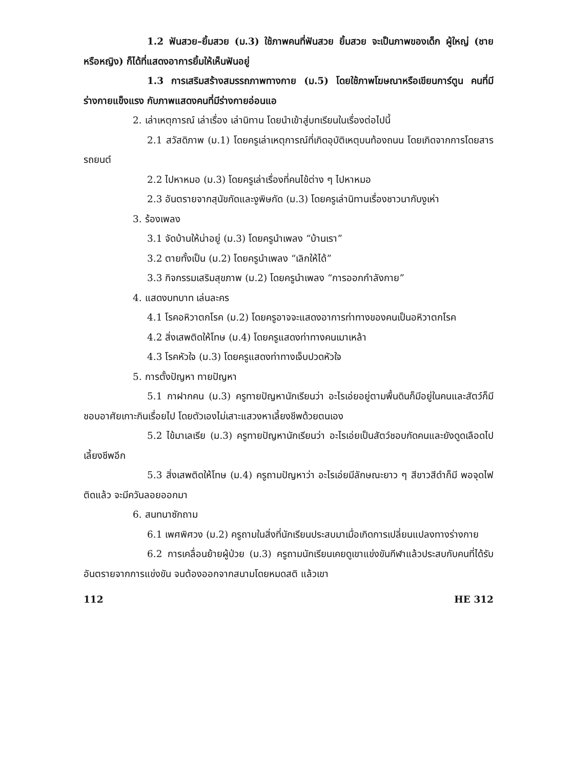1.2 ฟันสวย–ยิ้มสวย (ม.3) ใช้ภาพคนที่ฟันสวย ยิ้มสวย จะเป็นภาพของเด็ก ผู้ใหญ่ (ชายหรือหญิง) ก็ได้ที่แสดงอาการยิ้มให้เห็นฟันอยู่
1.3 การเสริมสร้างสมรรถภาพทางกาย (ม.5) โดยใช้ภาพโฆษณาหรือเขียนการ์ตูน คนที่มีร่างกายแข็งแรง กับภาพแสดงคนที่มีร่างกายอ่อนแอ
2. เล่าเหตุการณ์ เล่าเรื่อง เล่านิทาน โดยนำเข้าสู่บทเรียนในเรื่องต่อไปนี้
2.1 สวัสดิภาพ (ม.1) โดยครูเล่าเหตุการณ์ที่เกิดอุบัติเหตุบนท้องถนน โดยเกิดจากการโดยสารรถยนต์
2.2 ไปหาหมอ (ม.3) โดยครูเล่าเรื่องที่คนไข้ต่าง ๆ ไปหาหมอ
2.3 อันตรายจากสุนัขกัดและงูพิษกัด (ม.3) โดยครูเล่านิทานเรื่องชาวนากับงูเห่า
3. ร้องเพลง
3.1 จัดบ้านให้น่าอยู่ (ม.3) โดยครูนำเพลง “บ้านเรา”
3.2 ตายทั้งเป็น (ม.2) โดยครูนำเพลง “เลิกให้ได้”
3.3 กิจกรรมเสริมสุขภาพ (ม.2) โดยครูนำเพลง “การออกกำลังกาย”
4. แสดงบทบาท เล่นละคร
4.1 โรคอหิวาตกโรค (ม.2) โดยครูอาจจะแสดงอาการท่าทางของคนเป็นอหิวาตกโรค
4.2 สิ่งเสพติดให้โทษ (ม.4) โดยครูแสดงท่าทางคนเมาเหล้า
4.3 โรคหัวใจ (ม.3) โดยครูแสดงท่าทางเจ็บปวดหัวใจ
5. การตั้งปัญหา ทายปัญหา
5.1 กาฝากคน (ม.3) ครูทายปัญหานักเรียนว่า อะไรเอ่ยอยู่ตามพื้นดินก็มีอยู่ในคนและสัตว์ก็มี ชอบอาศัยเกาะกินเรื่อยไป โดยตัวเองไม่เสาะแสวงหาเลี้ยงชีพด้วยตนเอง
5.2 ไข้มาเลเรีย (ม.3) ครูทายปัญหานักเรียนว่า อะไรเอ่ยเป็นสัตว์ชอบกัดคนและยังดูดเลือดไปเลี้ยงชีพอีก
5.3 สิ่งเสพติดให้โทษ (ม.4) ครูถามปัญหาว่า อะไรเอ่ยมีลักษณะยาว ๆ สีขาวสีดำก็มี พอจุดไฟติดแล้ว จะมีควันลอยออกมา
6. สนทนาซักถาม
6.1 เพศพิศวง (ม.2) ครูถามในสิ่งที่นักเรียนประสบมาเมื่อเกิดการเปลี่ยนแปลงทางร่างกาย
6.2 การเคลื่อนย้ายผู้ป่วย (ม.3) ครูถามนักเรียนเคยดูเขาแข่งขันกีฬาแล้วประสบกับคนที่ได้รับอันตรายจากการแข่งขัน จนต้องออกจากสนามโดยหมดสติ แล้วเขา
112 HE 312